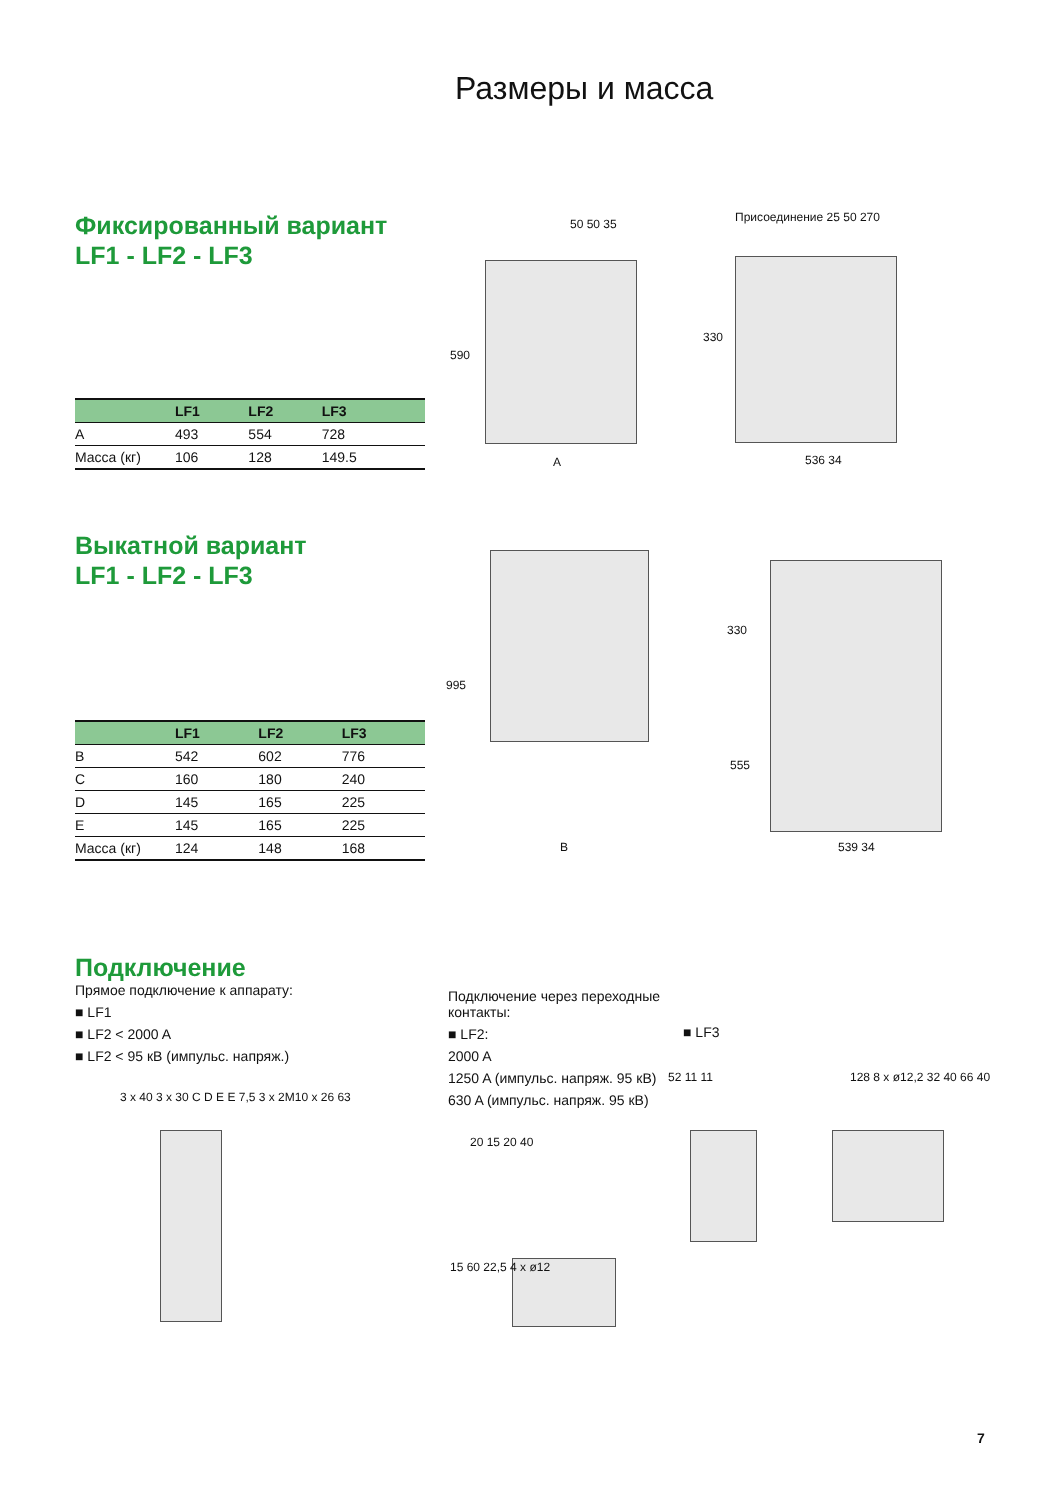Размеры и масса
Фиксированный вариант
LF1 - LF2 - LF3
| | LF1 | LF2 | LF3 |
| --- | --- | --- | --- |
| A | 493 | 554 | 728 |
| Масса (кг) | 106 | 128 | 149.5 |
50 50 35
590
A
Присоединение 25 50 270
330
536 34
Выкатной вариант
LF1 - LF2 - LF3
| | LF1 | LF2 | LF3 |
| --- | --- | --- | --- |
| B | 542 | 602 | 776 |
| C | 160 | 180 | 240 |
| D | 145 | 165 | 225 |
| E | 145 | 165 | 225 |
| Масса (кг) | 124 | 148 | 168 |
995
B
330
555
539 34
Подключение
Прямое подключение к аппарату:
■ LF1
■ LF2 < 2000 A
■ LF2 < 95 кВ (импульс. напряж.)
Подключение через переходные контакты:
■ LF2:
2000 A
1250 A (импульс. напряж. 95 кВ)
630 A (импульс. напряж. 95 кВ)
■ LF3
3 x 40 3 x 30 C D E E 7,5 3 x 2M10 x 26 63
20 15 20 40
15 60 22,5 4 x ø12
52 11 11 128 8 x ø12,2 32 40 66 40
7